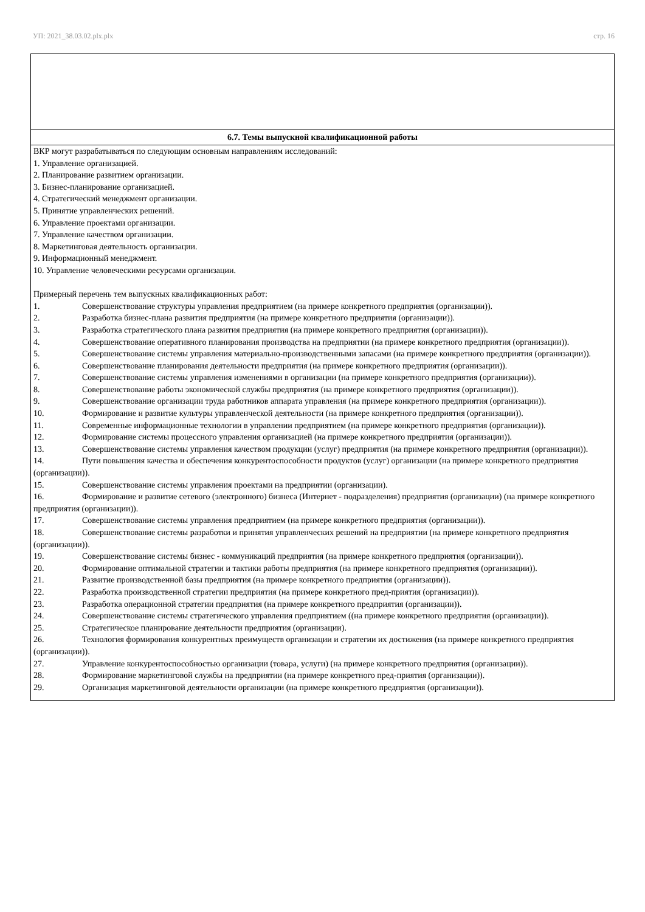УП: 2021_38.03.02.plx.plx стр. 16
6.7. Темы выпускной квалификационной работы
ВКР могут разрабатываться по следующим основным направлениям исследований:
1. Управление организацией.
2. Планирование развитием организации.
3. Бизнес-планирование организацией.
4. Стратегический менеджмент организации.
5. Принятие управленческих решений.
6. Управление проектами организации.
7. Управление качеством организации.
8. Маркетинговая деятельность организации.
9. Информационный менеджмент.
10. Управление человеческими ресурсами организации.
Примерный перечень тем выпускных квалификационных работ:
1. Совершенствование структуры управления предприятием (на примере конкретного предприятия (организации)).
2. Разработка бизнес-плана развития предприятия (на примере конкретного предприятия (организации)).
3. Разработка стратегического плана развития предприятия (на примере конкретного предприятия (организации)).
4. Совершенствование оперативного планирования производства на предприятии (на примере конкретного предприятия (организации)).
5. Совершенствование системы управления материально-производственными запасами (на примере конкретного предприятия (организации)).
6. Совершенствование планирования деятельности предприятия (на примере конкретного предприятия (организации)).
7. Совершенствование системы управления изменениями в организации (на примере конкретного предприятия (организации)).
8. Совершенствование работы экономической службы предприятия (на примере конкретного предприятия (организации)).
9. Совершенствование организации труда работников аппарата управления (на примере конкретного предприятия (организации)).
10. Формирование и развитие культуры управленческой деятельности (на примере конкретного предприятия (организации)).
11. Современные информационные технологии в управлении предприятием (на примере конкретного предприятия (организации)).
12. Формирование системы процессного управления организацией (на примере конкретного предприятия (организации)).
13. Совершенствование системы управления качеством продукции (услуг) предприятия (на примере конкретного предприятия (организации)).
14. Пути повышения качества и обеспечения конкурентоспособности продуктов (услуг) организации (на примере конкретного предприятия (организации)).
15. Совершенствование системы управления проектами на предприятии (организации).
16. Формирование и развитие сетевого (электронного) бизнеса (Интернет - подразделения) предприятия (организации) (на примере конкретного предприятия (организации)).
17. Совершенствование системы управления предприятием (на примере конкретного предприятия (организации)).
18. Совершенствование системы разработки и принятия управленческих решений на предприятии (на примере конкретного предприятия (организации)).
19. Совершенствование системы бизнес - коммуникаций предприятия (на примере конкретного предприятия (организации)).
20. Формирование оптимальной стратегии и тактики работы предприятия (на примере конкретного предприятия (организации)).
21. Развитие производственной базы предприятия (на примере конкретного предприятия (организации)).
22. Разработка производственной стратегии предприятия (на примере конкретного пред-приятия (организации)).
23. Разработка операционной стратегии предприятия (на примере конкретного предприятия (организации)).
24. Совершенствование системы стратегического управления предприятием ((на примере конкретного предприятия (организации)).
25. Стратегическое планирование деятельности предприятия (организации).
26. Технология формирования конкурентных преимуществ организации и стратегии их достижения (на примере конкретного предприятия (организации)).
27. Управление конкурентоспособностью организации (товара, услуги) (на примере конкретного предприятия (организации)).
28. Формирование маркетинговой службы на предприятии (на примере конкретного пред-приятия (организации)).
29. Организация маркетинговой деятельности организации (на примере конкретного предприятия (организации)).